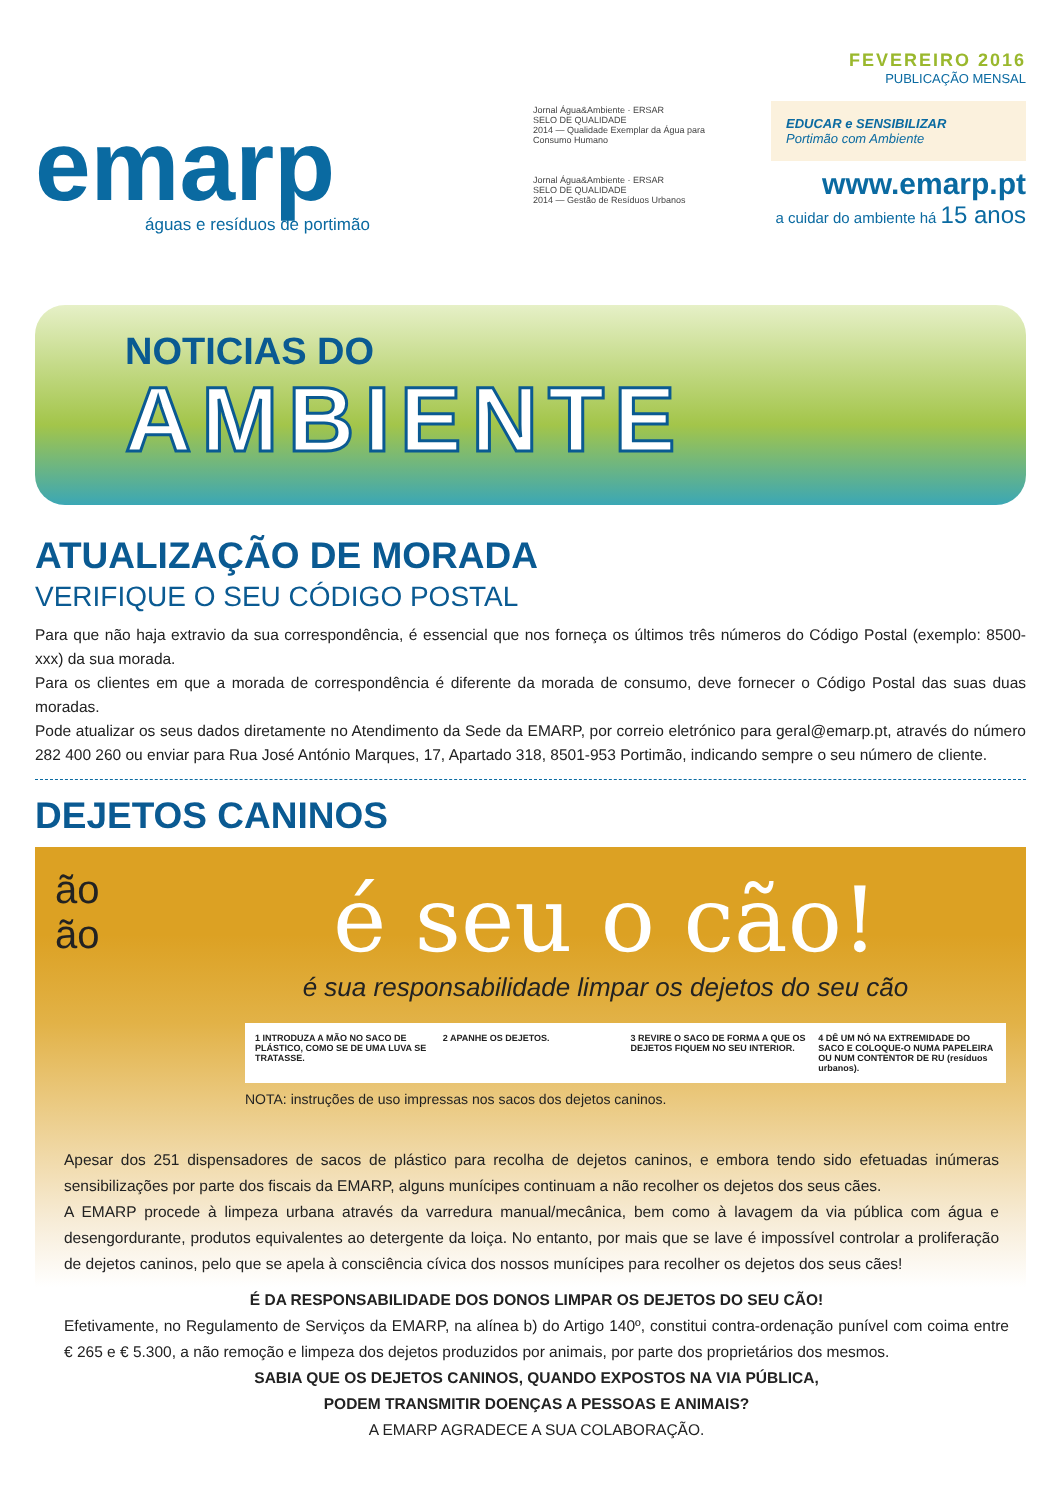emarp
águas e resíduos de portimão
Jornal Água&Ambiente · ERSAR
SELO DE QUALIDADE
2014 — Qualidade Exemplar da Água para Consumo Humano
Jornal Água&Ambiente · ERSAR
SELO DE QUALIDADE
2014 — Gestão de Resíduos Urbanos
FEVEREIRO 2016
PUBLICAÇÃO MENSAL
EDUCAR e SENSIBILIZAR
Portimão com Ambiente
www.emarp.pt
a cuidar do ambiente há 15 anos
NOTICIAS DO
AMBIENTE
ATUALIZAÇÃO DE MORADA
VERIFIQUE O SEU CÓDIGO POSTAL
Para que não haja extravio da sua correspondência, é essencial que nos forneça os últimos três números do Código Postal (exemplo: 8500-xxx) da sua morada.
Para os clientes em que a morada de correspondência é diferente da morada de consumo, deve fornecer o Código Postal das suas duas moradas.
Pode atualizar os seus dados diretamente no Atendimento da Sede da EMARP, por correio eletrónico para geral@emarp.pt, através do número 282 400 260 ou enviar para Rua José António Marques, 17, Apartado 318, 8501-953 Portimão, indicando sempre o seu número de cliente.
DEJETOS CANINOS
ão
ão
é seu o cão!
é sua responsabilidade limpar os dejetos do seu cão
1 INTRODUZA A MÃO NO SACO DE PLÁSTICO, COMO SE DE UMA LUVA SE TRATASSE.
2 APANHE OS DEJETOS. 3 REVIRE O SACO DE FORMA A QUE OS DEJETOS FIQUEM NO SEU INTERIOR.
4 DÊ UM NÓ NA EXTREMIDADE DO SACO E COLOQUE-O NUMA PAPELEIRA OU NUM CONTENTOR DE RU (resíduos urbanos).
NOTA: instruções de uso impressas nos sacos dos dejetos caninos.
Apesar dos 251 dispensadores de sacos de plástico para recolha de dejetos caninos, e embora tendo sido efetuadas inúmeras sensibilizações por parte dos fiscais da EMARP, alguns munícipes continuam a não recolher os dejetos dos seus cães.
A EMARP procede à limpeza urbana através da varredura manual/mecânica, bem como à lavagem da via pública com água e desengordurante, produtos equivalentes ao detergente da loiça. No entanto, por mais que se lave é impossível controlar a proliferação de dejetos caninos, pelo que se apela à consciência cívica dos nossos munícipes para recolher os dejetos dos seus cães!
É DA RESPONSABILIDADE DOS DONOS LIMPAR OS DEJETOS DO SEU CÃO!
Efetivamente, no Regulamento de Serviços da EMARP, na alínea b) do Artigo 140º, constitui contra-ordenação punível com coima entre € 265 e € 5.300, a não remoção e limpeza dos dejetos produzidos por animais, por parte dos proprietários dos mesmos.
SABIA QUE OS DEJETOS CANINOS, QUANDO EXPOSTOS NA VIA PÚBLICA,
PODEM TRANSMITIR DOENÇAS A PESSOAS E ANIMAIS?
A EMARP AGRADECE A SUA COLABORAÇÃO.